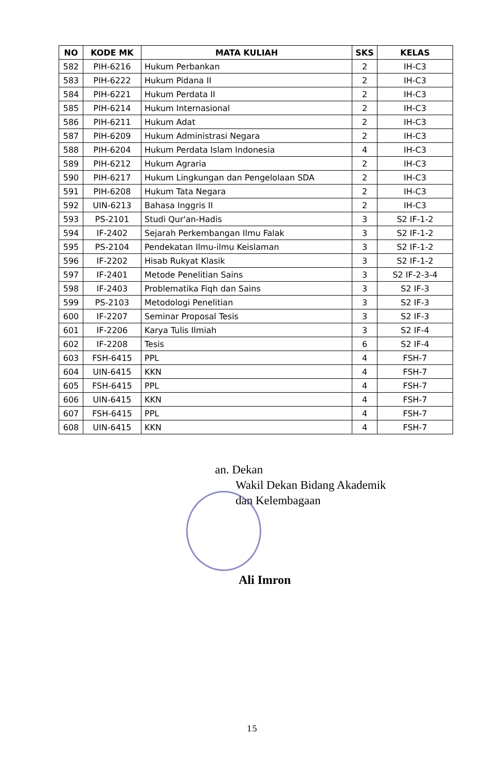| NO | KODE MK | MATA KULIAH | SKS | KELAS |
| --- | --- | --- | --- | --- |
| 582 | PIH-6216 | Hukum Perbankan | 2 | IH-C3 |
| 583 | PIH-6222 | Hukum Pidana II | 2 | IH-C3 |
| 584 | PIH-6221 | Hukum Perdata II | 2 | IH-C3 |
| 585 | PIH-6214 | Hukum Internasional | 2 | IH-C3 |
| 586 | PIH-6211 | Hukum Adat | 2 | IH-C3 |
| 587 | PIH-6209 | Hukum Administrasi Negara | 2 | IH-C3 |
| 588 | PIH-6204 | Hukum Perdata Islam Indonesia | 4 | IH-C3 |
| 589 | PIH-6212 | Hukum Agraria | 2 | IH-C3 |
| 590 | PIH-6217 | Hukum Lingkungan dan Pengelolaan SDA | 2 | IH-C3 |
| 591 | PIH-6208 | Hukum Tata Negara | 2 | IH-C3 |
| 592 | UIN-6213 | Bahasa Inggris II | 2 | IH-C3 |
| 593 | PS-2101 | Studi Qur'an-Hadis | 3 | S2 IF-1-2 |
| 594 | IF-2402 | Sejarah Perkembangan Ilmu Falak | 3 | S2 IF-1-2 |
| 595 | PS-2104 | Pendekatan Ilmu-ilmu Keislaman | 3 | S2 IF-1-2 |
| 596 | IF-2202 | Hisab Rukyat Klasik | 3 | S2 IF-1-2 |
| 597 | IF-2401 | Metode Penelitian Sains | 3 | S2 IF-2-3-4 |
| 598 | IF-2403 | Problematika Fiqh dan Sains | 3 | S2 IF-3 |
| 599 | PS-2103 | Metodologi Penelitian | 3 | S2 IF-3 |
| 600 | IF-2207 | Seminar Proposal Tesis | 3 | S2 IF-3 |
| 601 | IF-2206 | Karya Tulis Ilmiah | 3 | S2 IF-4 |
| 602 | IF-2208 | Tesis | 6 | S2 IF-4 |
| 603 | FSH-6415 | PPL | 4 | FSH-7 |
| 604 | UIN-6415 | KKN | 4 | FSH-7 |
| 605 | FSH-6415 | PPL | 4 | FSH-7 |
| 606 | UIN-6415 | KKN | 4 | FSH-7 |
| 607 | FSH-6415 | PPL | 4 | FSH-7 |
| 608 | UIN-6415 | KKN | 4 | FSH-7 |
an. Dekan
Wakil Dekan Bidang Akademik
dan Kelembagaan
Ali Imron
15